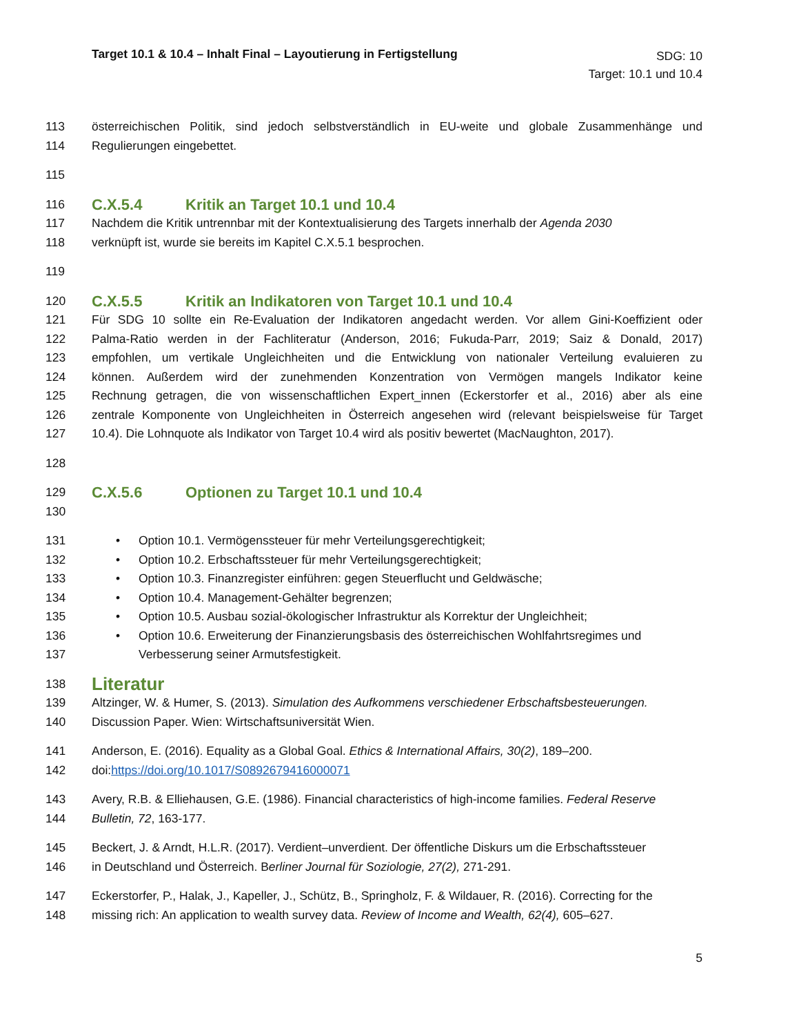Target 10.1 & 10.4 – Inhalt Final – Layoutierung in Fertigstellung
SDG: 10
Target: 10.1 und 10.4
113 österreichischen Politik, sind jedoch selbstverständlich in EU-weite und globale Zusammenhänge und
114 Regulierungen eingebettet.
115
116 C.X.5.4 Kritik an Target 10.1 und 10.4
117 Nachdem die Kritik untrennbar mit der Kontextualisierung des Targets innerhalb der Agenda 2030
118 verknüpft ist, wurde sie bereits im Kapitel C.X.5.1 besprochen.
119
120 C.X.5.5 Kritik an Indikatoren von Target 10.1 und 10.4
121 Für SDG 10 sollte ein Re-Evaluation der Indikatoren angedacht werden. Vor allem Gini-Koeffizient oder
122 Palma-Ratio werden in der Fachliteratur (Anderson, 2016; Fukuda-Parr, 2019; Saiz & Donald, 2017)
123 empfohlen, um vertikale Ungleichheiten und die Entwicklung von nationaler Verteilung evaluieren zu
124 können. Außerdem wird der zunehmenden Konzentration von Vermögen mangels Indikator keine
125 Rechnung getragen, die von wissenschaftlichen Expert_innen (Eckerstorfer et al., 2016) aber als eine
126 zentrale Komponente von Ungleichheiten in Österreich angesehen wird (relevant beispielsweise für Target
127 10.4). Die Lohnquote als Indikator von Target 10.4 wird als positiv bewertet (MacNaughton, 2017).
128
129 C.X.5.6 Optionen zu Target 10.1 und 10.4
130
131 • Option 10.1. Vermögenssteuer für mehr Verteilungsgerechtigkeit;
132 • Option 10.2. Erbschaftssteuer für mehr Verteilungsgerechtigkeit;
133 • Option 10.3. Finanzregister einführen: gegen Steuerflucht und Geldwäsche;
134 • Option 10.4. Management-Gehälter begrenzen;
135 • Option 10.5. Ausbau sozial-ökologischer Infrastruktur als Korrektur der Ungleichheit;
136 • Option 10.6. Erweiterung der Finanzierungsbasis des österreichischen Wohlfahrtsregimes und
137 Verbesserung seiner Armutsfestigkeit.
138 Literatur
139 Altzinger, W. & Humer, S. (2013). Simulation des Aufkommens verschiedener Erbschaftsbesteuerungen.
140 Discussion Paper. Wien: Wirtschaftsuniversität Wien.
141 Anderson, E. (2016). Equality as a Global Goal. Ethics & International Affairs, 30(2), 189–200.
142 doi:https://doi.org/10.1017/S0892679416000071
143 Avery, R.B. & Elliehausen, G.E. (1986). Financial characteristics of high-income families. Federal Reserve
144 Bulletin, 72, 163-177.
145 Beckert, J. & Arndt, H.L.R. (2017). Verdient–unverdient. Der öffentliche Diskurs um die Erbschaftssteuer
146 in Deutschland und Österreich. Berliner Journal für Soziologie, 27(2), 271-291.
147 Eckerstorfer, P., Halak, J., Kapeller, J., Schütz, B., Springholz, F. & Wildauer, R. (2016). Correcting for the
148 missing rich: An application to wealth survey data. Review of Income and Wealth, 62(4), 605–627.
5